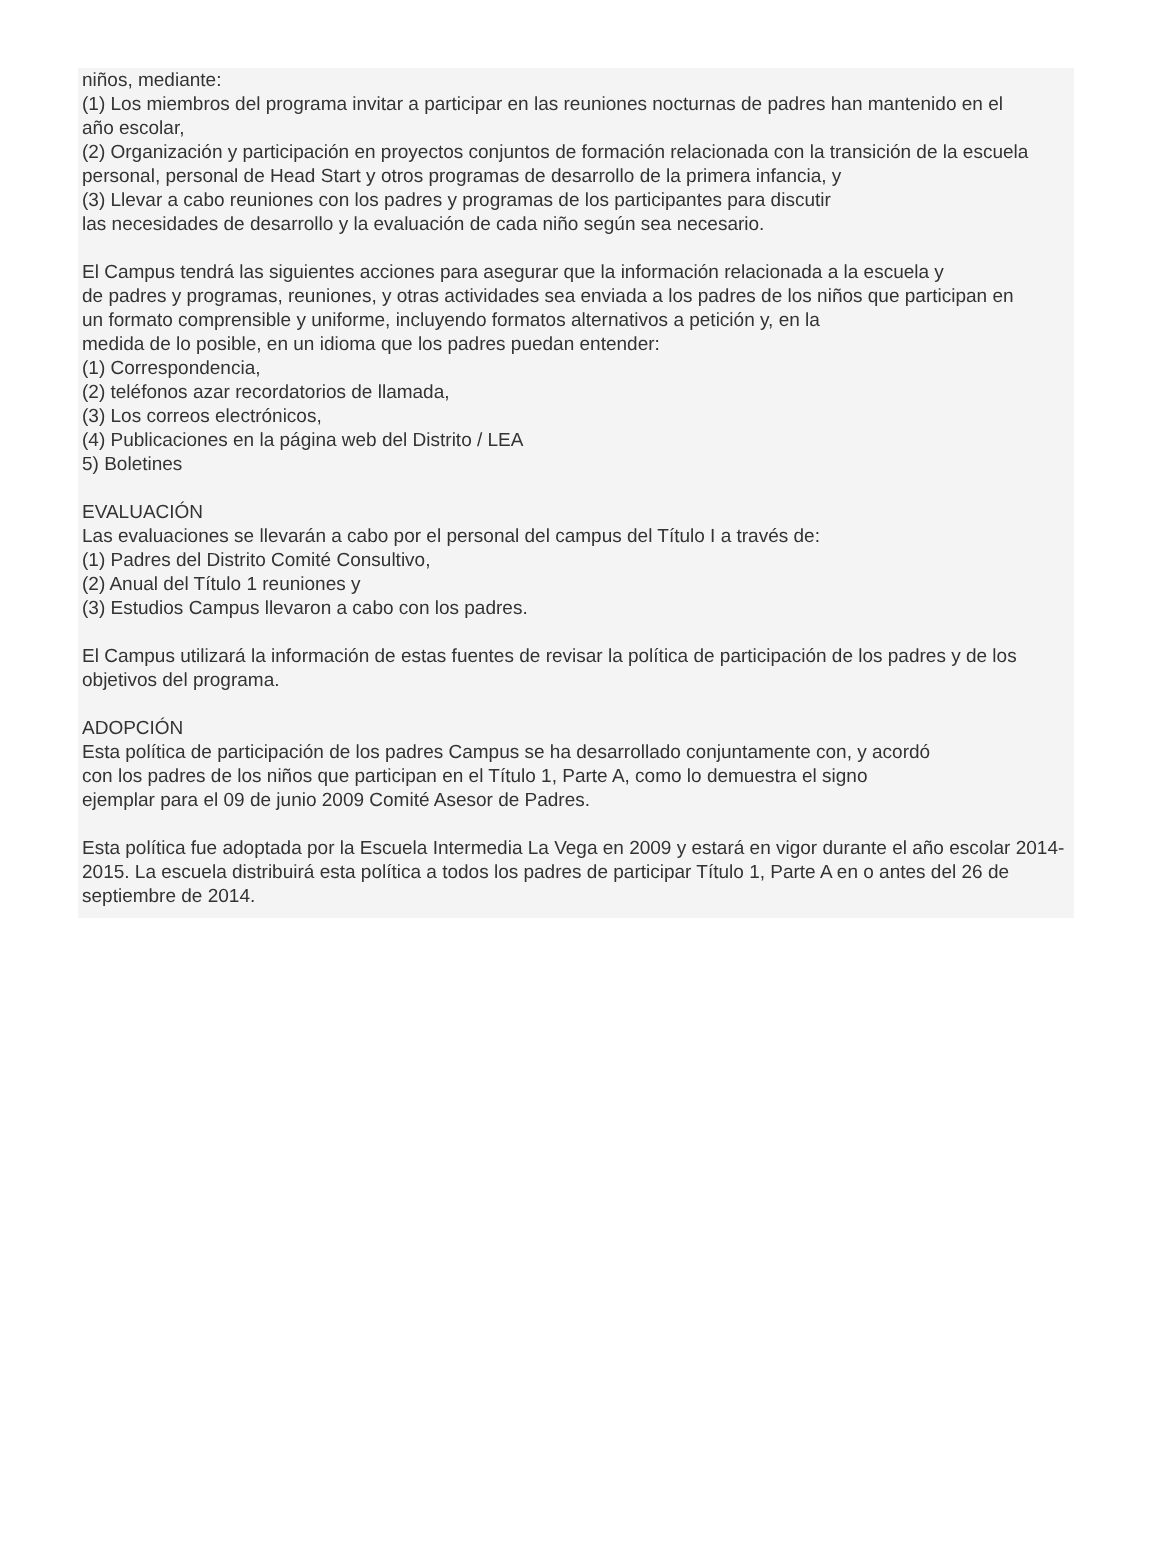niños, mediante:
(1) Los miembros del programa invitar a participar en las reuniones nocturnas de padres han mantenido en el
año escolar,
(2) Organización y participación en proyectos conjuntos de formación relacionada con la transición de la escuela
personal, personal de Head Start y otros programas de desarrollo de la primera infancia, y
(3) Llevar a cabo reuniones con los padres y programas de los participantes para discutir
las necesidades de desarrollo y la evaluación de cada niño según sea necesario.
El Campus tendrá las siguientes acciones para asegurar que la información relacionada a la escuela y
de padres y programas, reuniones, y otras actividades sea enviada a los padres de los niños que participan en
un formato comprensible y uniforme, incluyendo formatos alternativos a petición y, en la
medida de lo posible, en un idioma que los padres puedan entender:
(1) Correspondencia,
(2) teléfonos azar recordatorios de llamada,
(3) Los correos electrónicos,
(4) Publicaciones en la página web del Distrito / LEA
5) Boletines
EVALUACIÓN
Las evaluaciones se llevarán a cabo por el personal del campus del Título I a través de:
(1) Padres del Distrito Comité Consultivo,
(2) Anual del Título 1 reuniones y
(3) Estudios Campus llevaron a cabo con los padres.
El Campus utilizará la información de estas fuentes de revisar la política de participación de los padres y de los objetivos del programa.
ADOPCIÓN
Esta política de participación de los padres Campus se ha desarrollado conjuntamente con, y acordó
con los padres de los niños que participan en el Título 1, Parte A, como lo demuestra el signo
ejemplar para el 09 de junio 2009 Comité Asesor de Padres.
Esta política fue adoptada por la Escuela Intermedia La Vega en 2009 y estará en vigor durante el año escolar 2014-2015. La escuela distribuirá esta política a todos los padres de participar Título 1, Parte A en o antes del 26 de septiembre de 2014.